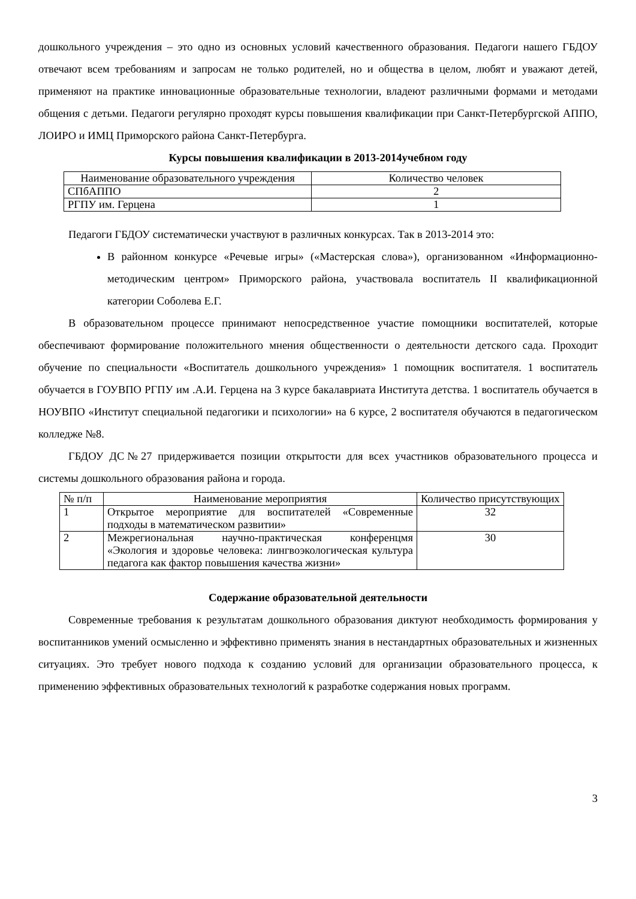дошкольного учреждения – это одно из основных условий качественного образования. Педагоги нашего ГБДОУ отвечают всем требованиям и запросам не только родителей, но и общества в целом, любят и уважают детей, применяют на практике инновационные образовательные технологии, владеют различными формами и методами общения с детьми. Педагоги регулярно проходят курсы повышения квалификации при Санкт-Петербургской АППО, ЛОИРО и ИМЦ Приморского района Санкт-Петербурга.
Курсы повышения квалификации в 2013-2014учебном году
| Наименование образовательного учреждения | Количество человек |
| --- | --- |
| СПбАППО | 2 |
| РГПУ им. Герцена | 1 |
Педагоги ГБДОУ систематически участвуют в различных конкурсах. Так в 2013-2014 это:
В районном конкурсе «Речевые игры» («Мастерская слова»), организованном «Информационно-методическим центром» Приморского района, участвовала воспитатель II квалификационной категории Соболева Е.Г.
В образовательном процессе принимают непосредственное участие помощники воспитателей, которые обеспечивают формирование положительного мнения общественности о деятельности детского сада. Проходит обучение по специальности «Воспитатель дошкольного учреждения» 1 помощник воспитателя. 1 воспитатель обучается в ГОУВПО РГПУ им .А.И. Герцена на 3 курсе бакалавриата Института детства. 1 воспитатель обучается в НОУВПО «Институт специальной педагогики и психологии» на 6 курсе, 2 воспитателя обучаются в педагогическом колледже №8.
ГБДОУ ДС№27 придерживается позиции открытости для всех участников образовательного процесса и системы дошкольного образования района и города.
| № п/п | Наименование мероприятия | Количество присутствующих |
| --- | --- | --- |
| 1 | Открытое мероприятие для воспитателей «Современные подходы в математическом развитии» | 32 |
| 2 | Межрегиональная научно-практическая конференцмя «Экология и здоровье человека: лингвоэкологическая культура педагога как фактор повышения качества жизни» | 30 |
Содержание образовательной деятельности
Современные требования к результатам дошкольного образования диктуют необходимость формирования у воспитанников умений осмысленно и эффективно применять знания в нестандартных образовательных и жизненных ситуациях. Это требует нового подхода к созданию условий для организации образовательного процесса, к применению эффективных образовательных технологий к разработке содержания новых программ.
3